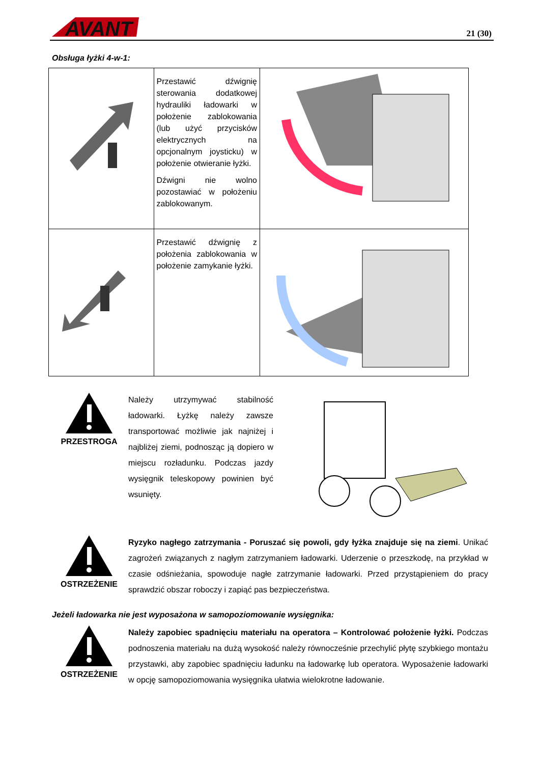AVANT
21 (30)
Obsługa łyżki 4-w-1:
| | Przestawić dźwignię sterowania dodatkowej hydrauliki ładowarki w położenie zablokowania (lub użyć przycisków elektrycznych na opcjonalnym joysticku) w położenie otwieranie łyżki. Dźwigni nie wolno pozostawiać w położeniu zablokowanym. | |
| | Przestawić dźwignię z położenia zablokowania w położenie zamykanie łyżki. | |
PRZESTROGA
Należy utrzymywać stabilność ładowarki. Łyżkę należy zawsze transportować możliwie jak najniżej i najbliżej ziemi, podnosząc ją dopiero w miejscu rozładunku. Podczas jazdy wysięgnik teleskopowy powinien być wsunięty.
OSTRZEŻENIE
Ryzyko nagłego zatrzymania - Poruszać się powoli, gdy łyżka znajduje się na ziemi. Unikać zagrożeń związanych z nagłym zatrzymaniem ładowarki. Uderzenie o przeszkodę, na przykład w czasie odśnieżania, spowoduje nagłe zatrzymanie ładowarki. Przed przystąpieniem do pracy sprawdzić obszar roboczy i zapiąć pas bezpieczeństwa.
Jeżeli ładowarka nie jest wyposażona w samopoziomowanie wysięgnika:
OSTRZEŻENIE
Należy zapobiec spadnięciu materiału na operatora – Kontrolować położenie łyżki. Podczas podnoszenia materiału na dużą wysokość należy równocześnie przechylić płytę szybkiego montażu przystawki, aby zapobiec spadnięciu ładunku na ładowarkę lub operatora. Wyposażenie ładowarki w opcję samopoziomowania wysięgnika ułatwia wielokrotne ładowanie.